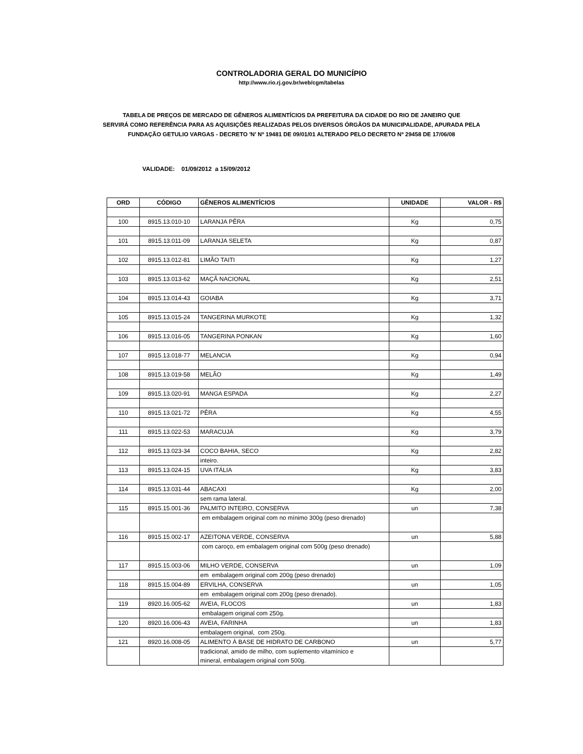CONTROLADORIA GERAL DO MUNICÍPIO
http://www.rio.rj.gov.br/web/cgm/tabelas
TABELA DE PREÇOS DE MERCADO DE GÊNEROS ALIMENTÍCIOS DA PREFEITURA DA CIDADE DO RIO DE JANEIRO QUE
SERVIRÁ COMO REFERÊNCIA PARA AS AQUISIÇÕES REALIZADAS PELOS DIVERSOS ÓRGÃOS DA MUNICIPALIDADE, APURADA PELA
FUNDAÇÃO GETULIO VARGAS - DECRETO 'N' Nº 19481 DE 09/01/01 ALTERADO PELO DECRETO Nº 29458 DE 17/06/08
VALIDADE: 01/09/2012 a 15/09/2012
| ORD | CÓDIGO | GÊNEROS ALIMENTÍCIOS | UNIDADE | VALOR - R$ |
| --- | --- | --- | --- | --- |
| 100 | 8915.13.010-10 | LARANJA PÊRA | Kg | 0,75 |
| 101 | 8915.13.011-09 | LARANJA SELETA | Kg | 0,87 |
| 102 | 8915.13.012-81 | LIMÃO TAITI | Kg | 1,27 |
| 103 | 8915.13.013-62 | MAÇÃ NACIONAL | Kg | 2,51 |
| 104 | 8915.13.014-43 | GOIABA | Kg | 3,71 |
| 105 | 8915.13.015-24 | TANGERINA MURKOTE | Kg | 1,32 |
| 106 | 8915.13.016-05 | TANGERINA PONKAN | Kg | 1,60 |
| 107 | 8915.13.018-77 | MELANCIA | Kg | 0,94 |
| 108 | 8915.13.019-58 | MELÃO | Kg | 1,49 |
| 109 | 8915.13.020-91 | MANGA ESPADA | Kg | 2,27 |
| 110 | 8915.13.021-72 | PÊRA | Kg | 4,55 |
| 111 | 8915.13.022-53 | MARACUJÁ | Kg | 3,79 |
| 112 | 8915.13.023-34 | COCO BAHIA, SECO | Kg | 2,82 |
| | | inteiro. | | |
| 113 | 8915.13.024-15 | UVA ITÁLIA | Kg | 3,83 |
| 114 | 8915.13.031-44 | ABACAXI | Kg | 2,00 |
| | | sem rama lateral. | | |
| 115 | 8915.15.001-36 | PALMITO INTEIRO, CONSERVA | un | 7,38 |
| | | em embalagem original com no mínimo 300g (peso drenado) | | |
| 116 | 8915.15.002-17 | AZEITONA VERDE, CONSERVA | un | 5,88 |
| | | com caroço, em embalagem original com 500g (peso drenado) | | |
| 117 | 8915.15.003-06 | MILHO VERDE, CONSERVA | un | 1,09 |
| | | em embalagem original com 200g (peso drenado) | | |
| 118 | 8915.15.004-89 | ERVILHA, CONSERVA | un | 1,05 |
| | | em embalagem original com 200g (peso drenado). | | |
| 119 | 8920.16.005-62 | AVEIA, FLOCOS | un | 1,83 |
| | | embalagem original com 250g. | | |
| 120 | 8920.16.006-43 | AVEIA, FARINHA | un | 1,83 |
| | | embalagem original, com 250g. | | |
| 121 | 8920.16.008-05 | ALIMENTO À BASE DE HIDRATO DE CARBONO | un | 5,77 |
| | | tradicional, amido de milho, com suplemento vitamínico e mineral, embalagem original com 500g. | | |